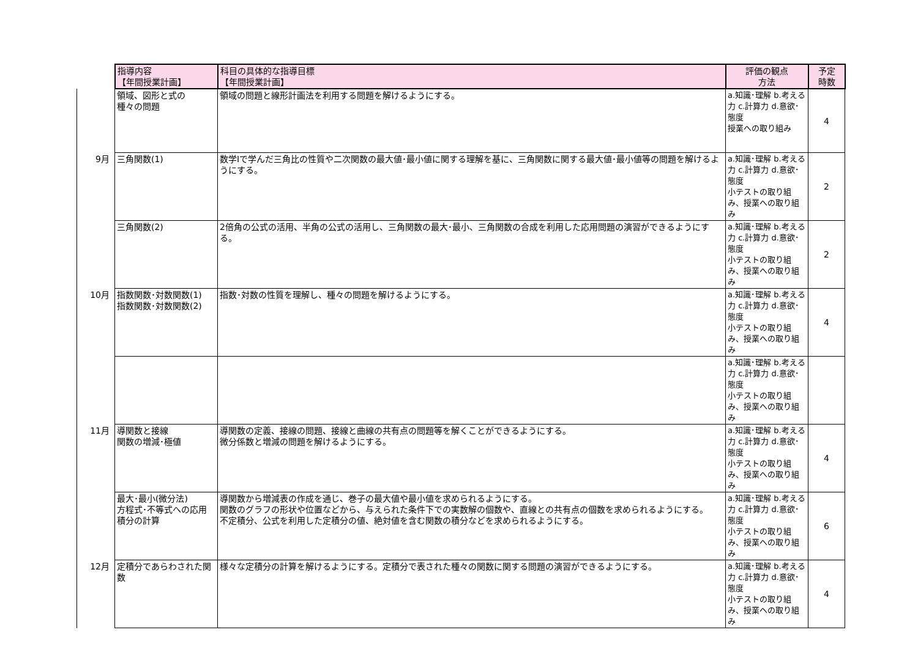| | 指導内容 【年間授業計画】 | 科目の具体的な指導目標 【年間授業計画】 | 評価の観点 方法 | 予定 時数 |
| --- | --- | --- | --- | --- |
| | 領域、図形と式の 種々の問題 | 領域の問題と線形計画法を利用する問題を解けるようにする。 | a.知識･理解 b.考える力 c.計算力 d.意欲･態度 授業への取り組み | 4 |
| 9月 | 三角関数(1) | 数学Ⅰで学んだ三角比の性質や二次関数の最大値･最小値に関する理解を基に、三角関数に関する最大値･最小値等の問題を解けるようにする。 | a.知識･理解 b.考える力 c.計算力 d.意欲･態度 小テストの取り組み、授業への取り組み | 2 |
| | 三角関数(2) | 2倍角の公式の活用、半角の公式の活用し、三角関数の最大･最小、三角関数の合成を利用した応用問題の演習ができるようにする。 | a.知識･理解 b.考える力 c.計算力 d.意欲･態度 小テストの取り組み、授業への取り組み | 2 |
| 10月 | 指数関数･対数関数(1) 指数関数･対数関数(2) | 指数･対数の性質を理解し、種々の問題を解けるようにする。 | a.知識･理解 b.考える力 c.計算力 d.意欲･態度 小テストの取り組み、授業への取り組み | 4 |
| | | | a.知識･理解 b.考える力 c.計算力 d.意欲･態度 小テストの取り組み、授業への取り組み | |
| 11月 | 導関数と接線 関数の増減･極値 | 導関数の定義、接線の問題、接線と曲線の共有点の問題等を解くことができるようにする。 微分係数と増減の問題を解けるようにする。 | a.知識･理解 b.考える力 c.計算力 d.意欲･態度 小テストの取り組み、授業への取り組み | 4 |
| | 最大･最小(微分法) 方程式･不等式への応用 積分の計算 | 導関数から増減表の作成を通じ、巻子の最大値や最小値を求められるようにする。 関数のグラフの形状や位置などから、与えられた条件下での実数解の個数や、直線との共有点の個数を求められるようにする。 不定積分、公式を利用した定積分の値、絶対値を含む関数の積分などを求められるようにする。 | a.知識･理解 b.考える力 c.計算力 d.意欲･態度 小テストの取り組み、授業への取り組み | 6 |
| 12月 | 定積分であらわされた関数 | 様々な定積分の計算を解けるようにする。定積分で表された種々の関数に関する問題の演習ができるようにする。 | a.知識･理解 b.考える力 c.計算力 d.意欲･態度 小テストの取り組み、授業への取り組み | 4 |